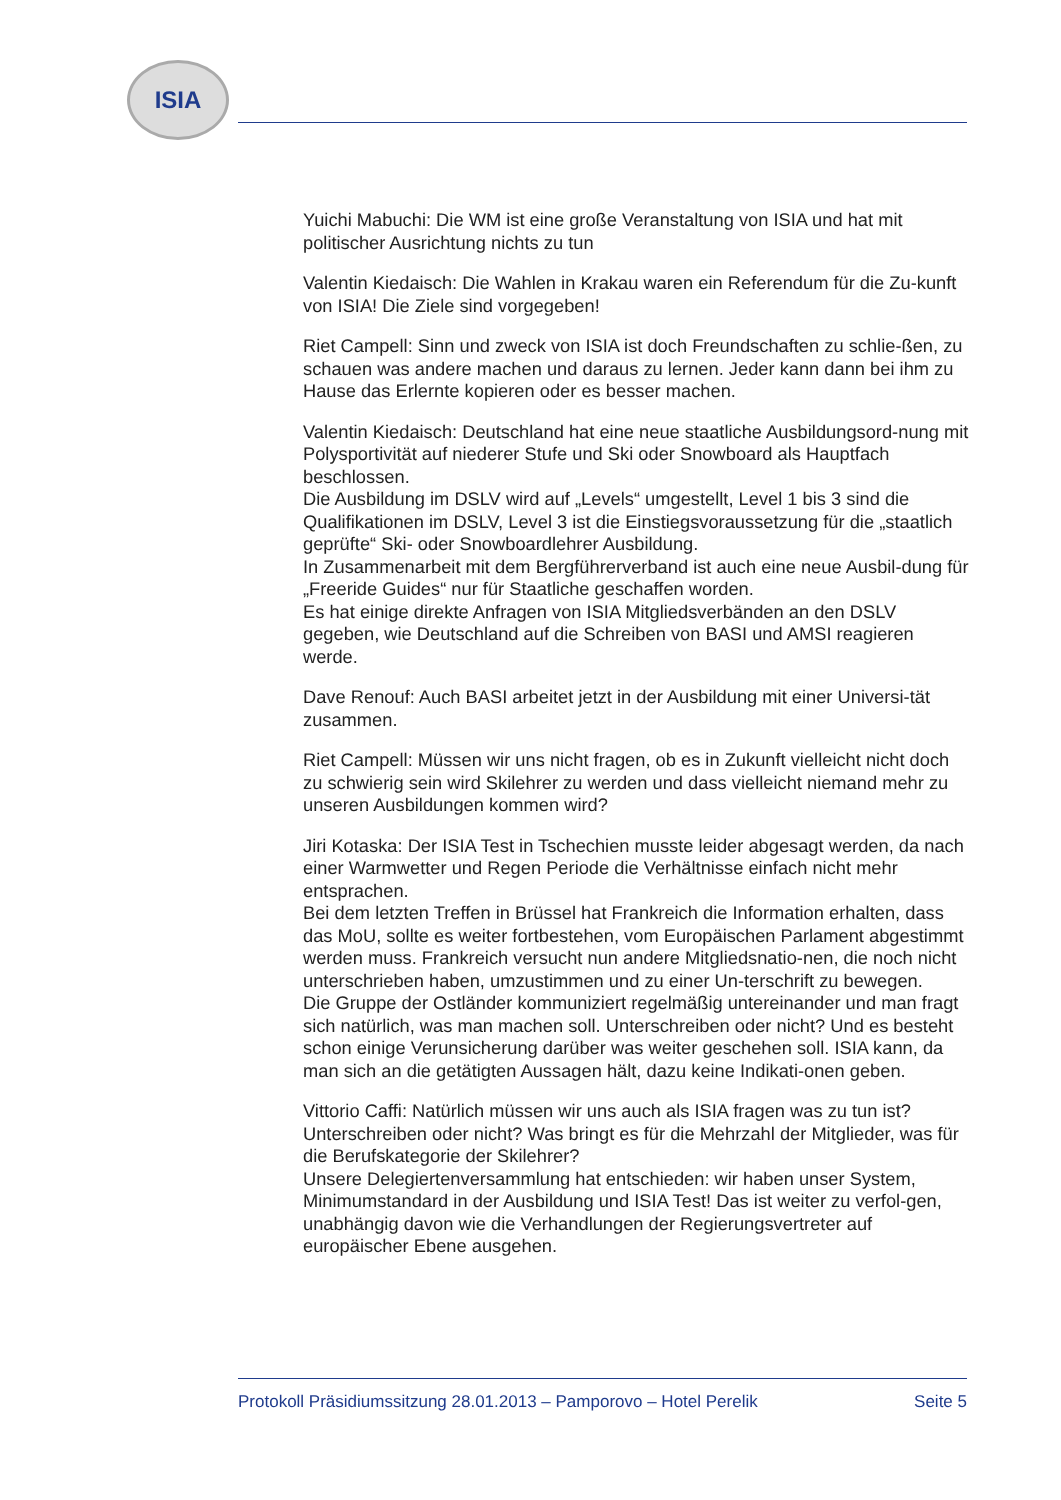ISIA
Yuichi Mabuchi: Die WM ist eine große Veranstaltung von ISIA und hat mit politischer Ausrichtung nichts zu tun
Valentin Kiedaisch: Die Wahlen in Krakau waren ein Referendum für die Zu-kunft von ISIA! Die Ziele sind vorgegeben!
Riet Campell: Sinn und zweck von ISIA ist doch Freundschaften zu schlie-ßen, zu schauen was andere machen und daraus zu lernen. Jeder kann dann bei ihm zu Hause das Erlernte kopieren oder es besser machen.
Valentin Kiedaisch: Deutschland hat eine neue staatliche Ausbildungsord-nung mit Polysportivität auf niederer Stufe und Ski oder Snowboard als Hauptfach beschlossen.
Die Ausbildung im DSLV wird auf „Levels“ umgestellt, Level 1 bis 3 sind die Qualifikationen im DSLV, Level 3 ist die Einstiegsvoraussetzung für die „staatlich geprüfte“ Ski- oder Snowboardlehrer Ausbildung.
In Zusammenarbeit mit dem Bergführerverband ist auch eine neue Ausbil-dung für „Freeride Guides“ nur für Staatliche geschaffen worden.
Es hat einige direkte Anfragen von ISIA Mitgliedsverbänden an den DSLV gegeben, wie Deutschland auf die Schreiben von BASI und AMSI reagieren werde.
Dave Renouf: Auch BASI arbeitet jetzt in der Ausbildung mit einer Universi-tät zusammen.
Riet Campell: Müssen wir uns nicht fragen, ob es in Zukunft vielleicht nicht doch zu schwierig sein wird Skilehrer zu werden und dass vielleicht niemand mehr zu unseren Ausbildungen kommen wird?
Jiri Kotaska: Der ISIA Test in Tschechien musste leider abgesagt werden, da nach einer Warmwetter und Regen Periode die Verhältnisse einfach nicht mehr entsprachen.
Bei dem letzten Treffen in Brüssel hat Frankreich die Information erhalten, dass das MoU, sollte es weiter fortbestehen, vom Europäischen Parlament abgestimmt werden muss. Frankreich versucht nun andere Mitgliedsnatio-nen, die noch nicht unterschrieben haben, umzustimmen und zu einer Un-terschrift zu bewegen.
Die Gruppe der Ostländer kommuniziert regelmäßig untereinander und man fragt sich natürlich, was man machen soll. Unterschreiben oder nicht? Und es besteht schon einige Verunsicherung darüber was weiter geschehen soll. ISIA kann, da man sich an die getätigten Aussagen hält, dazu keine Indikati-onen geben.
Vittorio Caffi: Natürlich müssen wir uns auch als ISIA fragen was zu tun ist? Unterschreiben oder nicht? Was bringt es für die Mehrzahl der Mitglieder, was für die Berufskategorie der Skilehrer?
Unsere Delegiertenversammlung hat entschieden: wir haben unser System, Minimumstandard in der Ausbildung und ISIA Test! Das ist weiter zu verfol-gen, unabhängig davon wie die Verhandlungen der Regierungsvertreter auf europäischer Ebene ausgehen.
Protokoll Präsidiumssitzung 28.01.2013 – Pamporovo – Hotel Perelik Seite 5